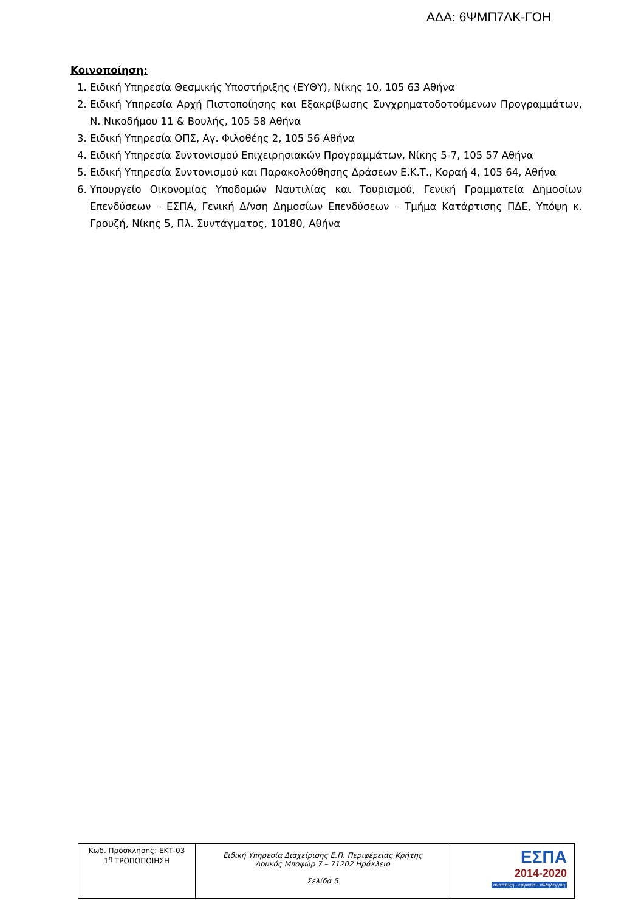ΑΔΑ: 6ΨΜΠ7ΛΚ-ΓΟΗ
Κοινοποίηση:
1. Ειδική Υπηρεσία Θεσμικής Υποστήριξης (ΕΥΘΥ), Νίκης 10, 105 63 Αθήνα
2. Ειδική Υπηρεσία Αρχή Πιστοποίησης και Εξακρίβωσης Συγχρηματοδοτούμενων Προγραμμάτων, Ν. Νικοδήμου 11 & Βουλής, 105 58 Αθήνα
3. Ειδική Υπηρεσία ΟΠΣ, Αγ. Φιλοθέης 2, 105 56 Αθήνα
4. Ειδική Υπηρεσία Συντονισμού Επιχειρησιακών Προγραμμάτων, Νίκης 5-7, 105 57 Αθήνα
5. Ειδική Υπηρεσία Συντονισμού και Παρακολούθησης Δράσεων Ε.Κ.Τ., Κοραή 4, 105 64, Αθήνα
6. Υπουργείο Οικονομίας Υποδομών Ναυτιλίας και Τουρισμού, Γενική Γραμματεία Δημοσίων Επενδύσεων – ΕΣΠΑ, Γενική Δ/νση Δημοσίων Επενδύσεων – Τμήμα Κατάρτισης ΠΔΕ, Υπόψη κ. Γρουζή, Νίκης 5, Πλ. Συντάγματος, 10180, Αθήνα
| Κωδ. Πρόσκλησης: ΕΚΤ-03 1<sup>η</sup> ΤΡΟΠΟΠΟΙΗΣΗ | Ειδική Υπηρεσία Διαχείρισης Ε.Π. Περιφέρειας Κρήτης Δουκός Μποφώρ 7 – 71202 Ηράκλειο Σελίδα 5 | ΕΣΠΑ 2014-2020 ανάπτυξη - εργασία - αλληλεγγύη |